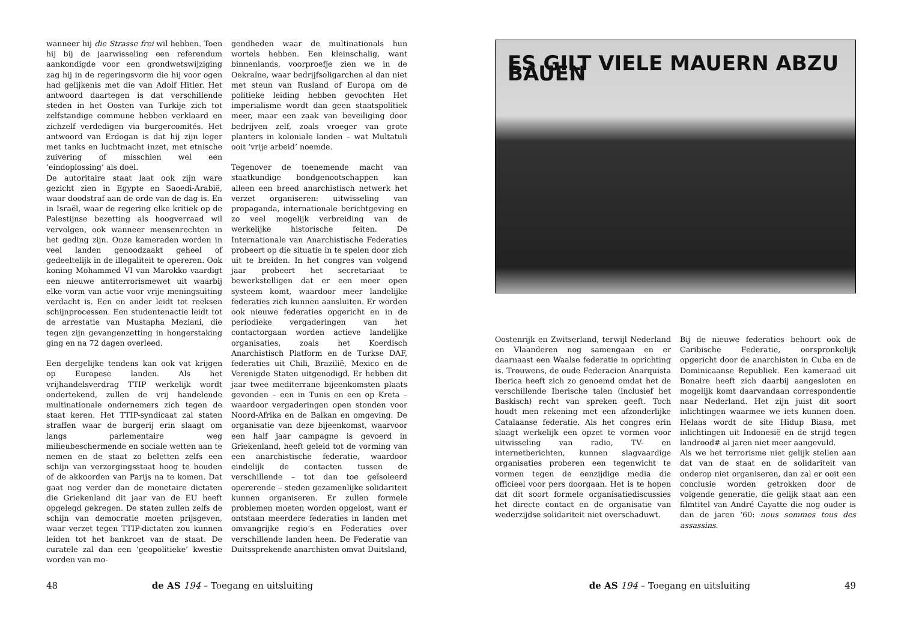wanneer hij die Strasse frei wil hebben. Toen hij bij de jaarwisseling een referendum aankondigde voor een grondwetswijziging zag hij in de regeringsvorm die hij voor ogen had gelijkenis met die van Adolf Hitler. Het antwoord daartegen is dat verschillende steden in het Oosten van Turkije zich tot zelfstandige commune hebben verklaard en zichzelf verdedigen via burgercomités. Het antwoord van Erdogan is dat hij zijn leger met tanks en luchtmacht inzet, met etnische zuivering of misschien wel een ‘eindoplossing’ als doel.
De autoritaire staat laat ook zijn ware gezicht zien in Egypte en Saoedi-Arabië, waar doodstraf aan de orde van de dag is. En in Israël, waar de regering elke kritiek op de Palestijnse bezetting als hoogverraad wil vervolgen, ook wanneer mensenrechten in het geding zijn. Onze kameraden worden in veel landen genoodzaakt geheel of gedeeltelijk in de illegaliteit te opereren. Ook koning Mohammed VI van Marokko vaardigt een nieuwe antiterrorismewet uit waarbij elke vorm van actie voor vrije meningsuiting verdacht is. Een en ander leidt tot reeksen schijnprocessen. Een studentenactie leidt tot de arrestatie van Mustapha Meziani, die tegen zijn gevangenzetting in hongerstaking ging en na 72 dagen overleed.
Een dergelijke tendens kan ook vat krijgen op Europese landen. Als het vrijhandelsverdrag TTIP werkelijk wordt ondertekend, zullen de vrij handelende multinationale ondernemers zich tegen de staat keren. Het TTIP-syndicaat zal staten straffen waar de burgerij erin slaagt om langs parlementaire weg milieubeschermende en sociale wetten aan te nemen en de staat zo beletten zelfs een schijn van verzorgingsstaat hoog te houden of de akkoorden van Parijs na te komen. Dat gaat nog verder dan de monetaire dictaten die Griekenland dit jaar van de EU heeft opgelegd gekregen. De staten zullen zelfs de schijn van democratie moeten prijsgeven, waar verzet tegen TTIP-dictaten zou kunnen leiden tot het bankroet van de staat. De curatele zal dan een ‘geopolitieke’ kwestie worden van mo-
gendheden waar de multinationals hun wortels hebben. Een kleinschalig, want binnenlands, voorproefje zien we in de Oekraïne, waar bedrijfsoligarchen al dan niet met steun van Rusland of Europa om de politieke leiding hebben gevochten Het imperialisme wordt dan geen staatspolitiek meer, maar een zaak van beveiliging door bedrijven zelf, zoals vroeger van grote planters in koloniale landen – wat Multatuli ooit ‘vrije arbeid’ noemde.
Tegenover de toenemende macht van staatkundige bondgenootschappen kan alleen een breed anarchistisch netwerk het verzet organiseren: uitwisseling van propaganda, internationale berichtgeving en zo veel mogelijk verbreiding van de werkelijke historische feiten. De Internationale van Anarchistische Federaties probeert op die situatie in te spelen door zich uit te breiden. In het congres van volgend jaar probeert het secretariaat te bewerkstelligen dat er een meer open systeem komt, waardoor meer landelijke federaties zich kunnen aansluiten. Er worden ook nieuwe federaties opgericht en in de periodieke vergaderingen van het contactorgaan worden actieve landelijke organisaties, zoals het Koerdisch Anarchistisch Platform en de Turkse DAF, federaties uit Chili, Brazilië, Mexico en de Verenigde Staten uitgenodigd. Er hebben dit jaar twee mediterrane bijeenkomsten plaats gevonden – een in Tunis en een op Kreta – waardoor vergaderingen open stonden voor Noord-Afrika en de Balkan en omgeving. De organisatie van deze bijeenkomst, waarvoor een half jaar campagne is gevoerd in Griekenland, heeft geleid tot de vorming van een anarchistische federatie, waardoor eindelijk de contacten tussen de verschillende – tot dan toe geïsoleerd opererende – steden gezamenlijke solidariteit kunnen organiseren. Er zullen formele problemen moeten worden opgelost, want er ontstaan meerdere federaties in landen met omvangrijke regio’s en Federaties over verschillende landen heen. De Federatie van Duitssprekende anarchisten omvat Duitsland,
48 de AS 194 – Toegang en uitsluiting
ES GILT VIELE MAUERN ABZU BAUEN
Oostenrijk en Zwitserland, terwijl Nederland en Vlaanderen nog samengaan en er daarnaast een Waalse federatie in oprichting is. Trouwens, de oude Federacion Anarquista Iberica heeft zich zo genoemd omdat het de verschillende Iberische talen (inclusief het Baskisch) recht van spreken geeft. Toch houdt men rekening met een afzonderlijke Catalaanse federatie. Als het congres erin slaagt werkelijk een opzet te vormen voor uitwisseling van radio, TV- en internetberichten, kunnen slagvaardige organisaties proberen een tegenwicht te vormen tegen de eenzijdige media die officieel voor pers doorgaan. Het is te hopen dat dit soort formele organisatiediscussies het directe contact en de organisatie van wederzijdse solidariteit niet overschaduwt.
Bij de nieuwe federaties behoort ook de Caribische Federatie, oorspronkelijk opgericht door de anarchisten in Cuba en de Dominicaanse Republiek. Een kameraad uit Bonaire heeft zich daarbij aangesloten en mogelijk komt daarvandaan correspondentie naar Nederland. Het zijn juist dit soort inlichtingen waarmee we iets kunnen doen. Helaas wordt de site Hidup Biasa, met inlichtingen uit Indonesië en de strijd tegen landrood# al jaren niet meer aangevuld.
Als we het terrorisme niet gelijk stellen aan dat van de staat en de solidariteit van onderop niet organiseren, dan zal er ooit een conclusie worden getrokken door de volgende generatie, die gelijk staat aan een filmtitel van André Cayatte die nog ouder is dan de jaren ‘60: nous sommes tous des assassins.
de AS 194 – Toegang en uitsluiting 49